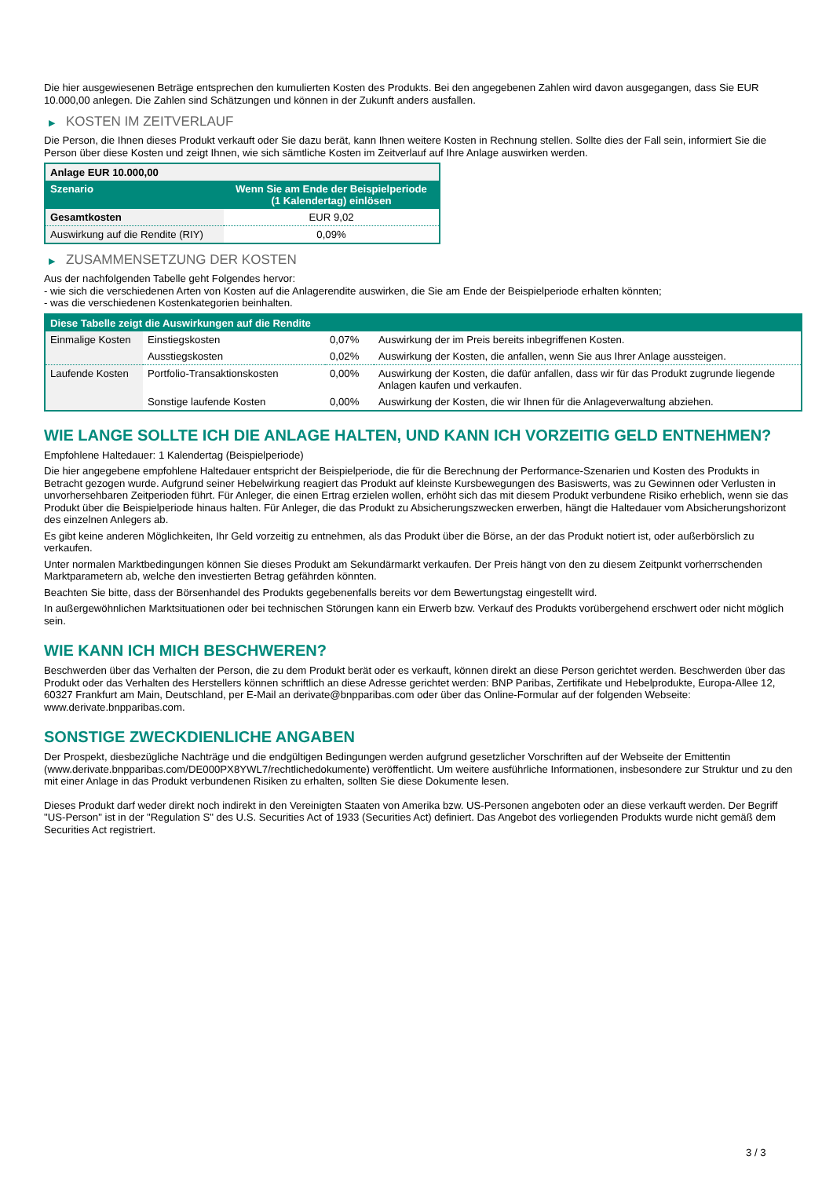Die hier ausgewiesenen Beträge entsprechen den kumulierten Kosten des Produkts. Bei den angegebenen Zahlen wird davon ausgegangen, dass Sie EUR 10.000,00 anlegen. Die Zahlen sind Schätzungen und können in der Zukunft anders ausfallen.
▶ KOSTEN IM ZEITVERLAUF
Die Person, die Ihnen dieses Produkt verkauft oder Sie dazu berät, kann Ihnen weitere Kosten in Rechnung stellen. Sollte dies der Fall sein, informiert Sie die Person über diese Kosten und zeigt Ihnen, wie sich sämtliche Kosten im Zeitverlauf auf Ihre Anlage auswirken werden.
| Anlage EUR 10.000,00 | |
| --- | --- |
| Szenario | Wenn Sie am Ende der Beispielperiode (1 Kalendertag) einlösen |
| Gesamtkosten | EUR 9,02 |
| Auswirkung auf die Rendite (RIY) | 0,09% |
▶ ZUSAMMENSETZUNG DER KOSTEN
Aus der nachfolgenden Tabelle geht Folgendes hervor:
- wie sich die verschiedenen Arten von Kosten auf die Anlagerendite auswirken, die Sie am Ende der Beispielperiode erhalten könnten;
- was die verschiedenen Kostenkategorien beinhalten.
| Diese Tabelle zeigt die Auswirkungen auf die Rendite | | | |
| --- | --- | --- | --- |
| Einmalige Kosten | Einstiegskosten | 0,07% | Auswirkung der im Preis bereits inbegriffenen Kosten. |
| | Ausstiegskosten | 0,02% | Auswirkung der Kosten, die anfallen, wenn Sie aus Ihrer Anlage aussteigen. |
| Laufende Kosten | Portfolio-Transaktionskosten | 0,00% | Auswirkung der Kosten, die dafür anfallen, dass wir für das Produkt zugrunde liegende Anlagen kaufen und verkaufen. |
| | Sonstige laufende Kosten | 0,00% | Auswirkung der Kosten, die wir Ihnen für die Anlageverwaltung abziehen. |
WIE LANGE SOLLTE ICH DIE ANLAGE HALTEN, UND KANN ICH VORZEITIG GELD ENTNEHMEN?
Empfohlene Haltedauer: 1 Kalendertag (Beispielperiode)
Die hier angegebene empfohlene Haltedauer entspricht der Beispielperiode, die für die Berechnung der Performance-Szenarien und Kosten des Produkts in Betracht gezogen wurde. Aufgrund seiner Hebelwirkung reagiert das Produkt auf kleinste Kursbewegungen des Basiswerts, was zu Gewinnen oder Verlusten in unvorhersehbaren Zeitperioden führt. Für Anleger, die einen Ertrag erzielen wollen, erhöht sich das mit diesem Produkt verbundene Risiko erheblich, wenn sie das Produkt über die Beispielperiode hinaus halten. Für Anleger, die das Produkt zu Absicherungszwecken erwerben, hängt die Haltedauer vom Absicherungshorizont des einzelnen Anlegers ab.
Es gibt keine anderen Möglichkeiten, Ihr Geld vorzeitig zu entnehmen, als das Produkt über die Börse, an der das Produkt notiert ist, oder außerbörslich zu verkaufen.
Unter normalen Marktbedingungen können Sie dieses Produkt am Sekundärmarkt verkaufen. Der Preis hängt von den zu diesem Zeitpunkt vorherrschenden Marktparametern ab, welche den investierten Betrag gefährden könnten.
Beachten Sie bitte, dass der Börsenhandel des Produkts gegebenenfalls bereits vor dem Bewertungstag eingestellt wird.
In außergewöhnlichen Marktsituationen oder bei technischen Störungen kann ein Erwerb bzw. Verkauf des Produkts vorübergehend erschwert oder nicht möglich sein.
WIE KANN ICH MICH BESCHWEREN?
Beschwerden über das Verhalten der Person, die zu dem Produkt berät oder es verkauft, können direkt an diese Person gerichtet werden. Beschwerden über das Produkt oder das Verhalten des Herstellers können schriftlich an diese Adresse gerichtet werden: BNP Paribas, Zertifikate und Hebelprodukte, Europa-Allee 12, 60327 Frankfurt am Main, Deutschland, per E-Mail an derivate@bnpparibas.com oder über das Online-Formular auf der folgenden Webseite: www.derivate.bnpparibas.com.
SONSTIGE ZWECKDIENLICHE ANGABEN
Der Prospekt, diesbezügliche Nachträge und die endgültigen Bedingungen werden aufgrund gesetzlicher Vorschriften auf der Webseite der Emittentin (www.derivate.bnpparibas.com/DE000PX8YWL7/rechtlichedokumente) veröffentlicht. Um weitere ausführliche Informationen, insbesondere zur Struktur und zu den mit einer Anlage in das Produkt verbundenen Risiken zu erhalten, sollten Sie diese Dokumente lesen.
Dieses Produkt darf weder direkt noch indirekt in den Vereinigten Staaten von Amerika bzw. US-Personen angeboten oder an diese verkauft werden. Der Begriff "US-Person" ist in der "Regulation S" des U.S. Securities Act of 1933 (Securities Act) definiert. Das Angebot des vorliegenden Produkts wurde nicht gemäß dem Securities Act registriert.
3 / 3